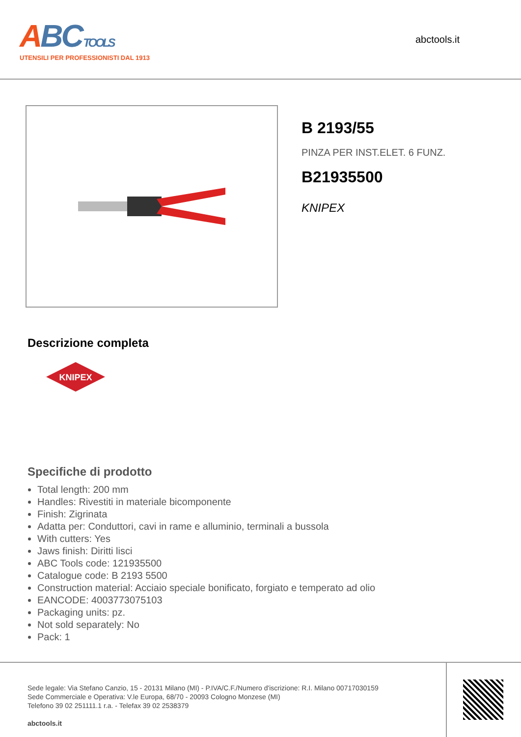ABC TOOLS
UTENSILI PER PROFESSIONISTI DAL 1913
abctools.it
B 2193/55
PINZA PER INST.ELET. 6 FUNZ.
B21935500
KNIPEX
Descrizione completa
KNIPEX
Specifiche di prodotto
Total length: 200 mm
Handles: Rivestiti in materiale bicomponente
Finish: Zigrinata
Adatta per: Conduttori, cavi in rame e alluminio, terminali a bussola
With cutters: Yes
Jaws finish: Diritti lisci
ABC Tools code: 121935500
Catalogue code: B 2193 5500
Construction material: Acciaio speciale bonificato, forgiato e temperato ad olio
EANCODE: 4003773075103
Packaging units: pz.
Not sold separately: No
Pack: 1
Sede legale: Via Stefano Canzio, 15 - 20131 Milano (MI) - P.IVA/C.F./Numero d'iscrizione: R.I. Milano 00717030159
Sede Commerciale e Operativa: V.le Europa, 68/70 - 20093 Cologno Monzese (MI)
Telefono 39 02 251111.1 r.a. - Telefax 39 02 2538379
abctools.it